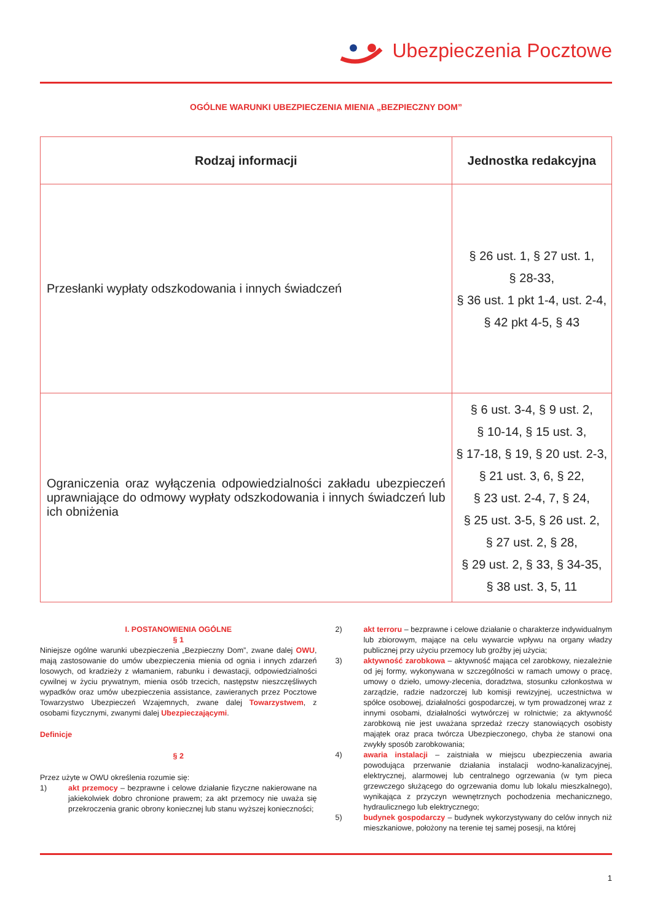Ubezpieczenia Pocztowe
OGÓLNE WARUNKI UBEZPIECZENIA MIENIA „BEZPIECZNY DOM”
| Rodzaj informacji | Jednostka redakcyjna |
| --- | --- |
| Przesłanki wypłaty odszkodowania i innych świadczeń | § 26 ust. 1, § 27 ust. 1, § 28-33, § 36 ust. 1 pkt 1-4, ust. 2-4, § 42 pkt 4-5, § 43 |
| Ograniczenia oraz wyłączenia odpowiedzialności zakładu ubezpieczeń uprawniające do odmowy wypłaty odszkodowania i innych świadczeń lub ich obniżenia | § 6 ust. 3-4, § 9 ust. 2, § 10-14, § 15 ust. 3, § 17-18, § 19, § 20 ust. 2-3, § 21 ust. 3, 6, § 22, § 23 ust. 2-4, 7, § 24, § 25 ust. 3-5, § 26 ust. 2, § 27 ust. 2, § 28, § 29 ust. 2, § 33, § 34-35, § 38 ust. 3, 5, 11 |
I. POSTANOWIENIA OGÓLNE
§ 1
Niniejsze ogólne warunki ubezpieczenia „Bezpieczny Dom”, zwane dalej OWU, mają zastosowanie do umów ubezpieczenia mienia od ognia i innych zdarzeń losowych, od kradzieży z włamaniem, rabunku i dewastacji, odpowiedzialności cywilnej w życiu prywatnym, mienia osób trzecich, następstw nieszczęśliwych wypadków oraz umów ubezpieczenia assistance, zawieranych przez Pocztowe Towarzystwo Ubezpieczeń Wzajemnych, zwane dalej Towarzystwem, z osobami fizycznymi, zwanymi dalej Ubezpieczającymi.
Definicje
§ 2
Przez użyte w OWU określenia rozumie się:
1) akt przemocy – bezprawne i celowe działanie fizyczne nakierowane na jakiekolwiek dobro chronione prawem; za akt przemocy nie uważa się przekroczenia granic obrony koniecznej lub stanu wyższej konieczności;
2) akt terroru – bezprawne i celowe działanie o charakterze indywidualnym lub zbiorowym, mające na celu wywarcie wpływu na organy władzy publicznej przy użyciu przemocy lub groźby jej użycia;
3) aktywność zarobkowa – aktywność mająca cel zarobkowy, niezależnie od jej formy, wykonywana w szczególności w ramach umowy o pracę, umowy o dzieło, umowy-zlecenia, doradztwa, stosunku członkostwa w zarządzie, radzie nadzorczej lub komisji rewizyjnej, uczestnictwa w spółce osobowej, działalności gospodarczej, w tym prowadzonej wraz z innymi osobami, działalności wytwórczej w rolnictwie; za aktywność zarobkową nie jest uważana sprzedaż rzeczy stanowiących osobisty majątek oraz praca twórcza Ubezpieczonego, chyba że stanowi ona zwykły sposób zarobkowania;
4) awaria instalacji – zaistniała w miejscu ubezpieczenia awaria powodująca przerwanie działania instalacji wodno-kanalizacyjnej, elektrycznej, alarmowej lub centralnego ogrzewania (w tym pieca grzewczego służącego do ogrzewania domu lub lokalu mieszkalnego), wynikająca z przyczyn wewnętrznych pochodzenia mechanicznego, hydraulicznego lub elektrycznego;
5) budynek gospodarczy – budynek wykorzystywany do celów innych niż mieszkaniowe, położony na terenie tej samej posesji, na której
1